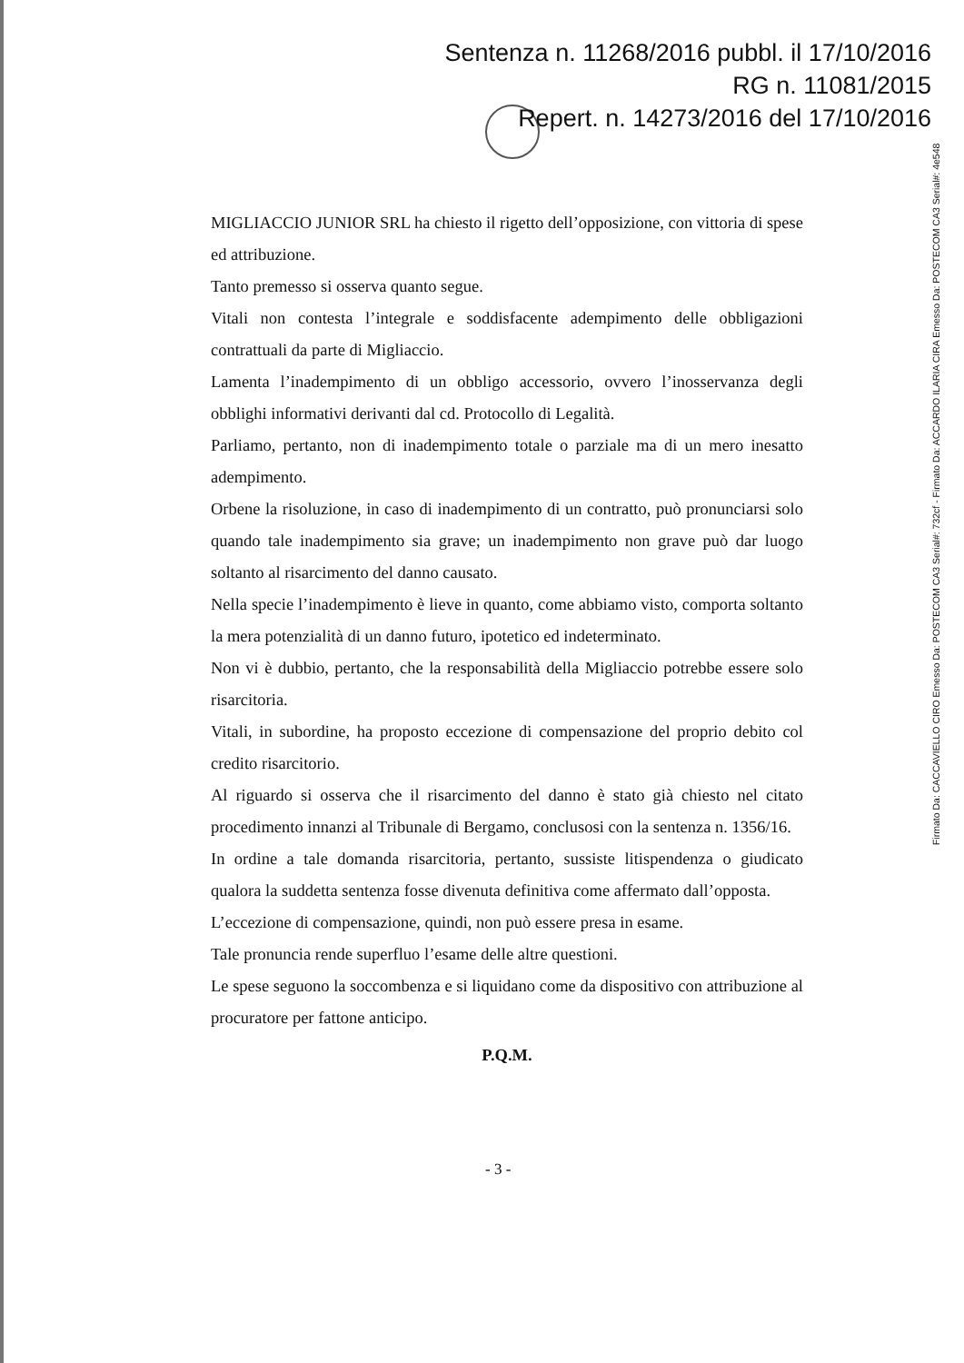Sentenza n. 11268/2016 pubbl. il 17/10/2016
RG n. 11081/2015
Repert. n. 14273/2016 del 17/10/2016
MIGLIACCIO JUNIOR SRL ha chiesto il rigetto dell’opposizione, con vittoria di spese ed attribuzione.
Tanto premesso si osserva quanto segue.
Vitali non contesta l’integrale e soddisfacente adempimento delle obbligazioni contrattuali da parte di Migliaccio.
Lamenta l’inadempimento di un obbligo accessorio, ovvero l’inosservanza degli obblighi informativi derivanti dal cd. Protocollo di Legalità.
Parliamo, pertanto, non di inadempimento totale o parziale ma di un mero inesatto adempimento.
Orbene la risoluzione, in caso di inadempimento di un contratto, può pronunciarsi solo quando tale inadempimento sia grave; un inadempimento non grave può dar luogo soltanto al risarcimento del danno causato.
Nella specie l’inadempimento è lieve in quanto, come abbiamo visto, comporta soltanto la mera potenzialità di un danno futuro, ipotetico ed indeterminato.
Non vi è dubbio, pertanto, che la responsabilità della Migliaccio potrebbe essere solo risarcitoria.
Vitali, in subordine, ha proposto eccezione di compensazione del proprio debito col credito risarcitorio.
Al riguardo si osserva che il risarcimento del danno è stato già chiesto nel citato procedimento innanzi al Tribunale di Bergamo, conclusosi con la sentenza n. 1356/16.
In ordine a tale domanda risarcitoria, pertanto, sussiste litispendenza o giudicato qualora la suddetta sentenza fosse divenuta definitiva come affermato dall’opposta.
L’eccezione di compensazione, quindi, non può essere presa in esame.
Tale pronuncia rende superfluo l’esame delle altre questioni.
Le spese seguono la soccombenza e si liquidano come da dispositivo con attribuzione al procuratore per fattone anticipo.
P.Q.M.
- 3 -
Firmato Da: CACCAVIELLO CIRO Emesso Da: POSTECOM CA3 Serial#: 732cf - Firmato Da: ACCARDO ILARIA CIRA Emesso Da: POSTECOM CA3 Serial#: 4e548